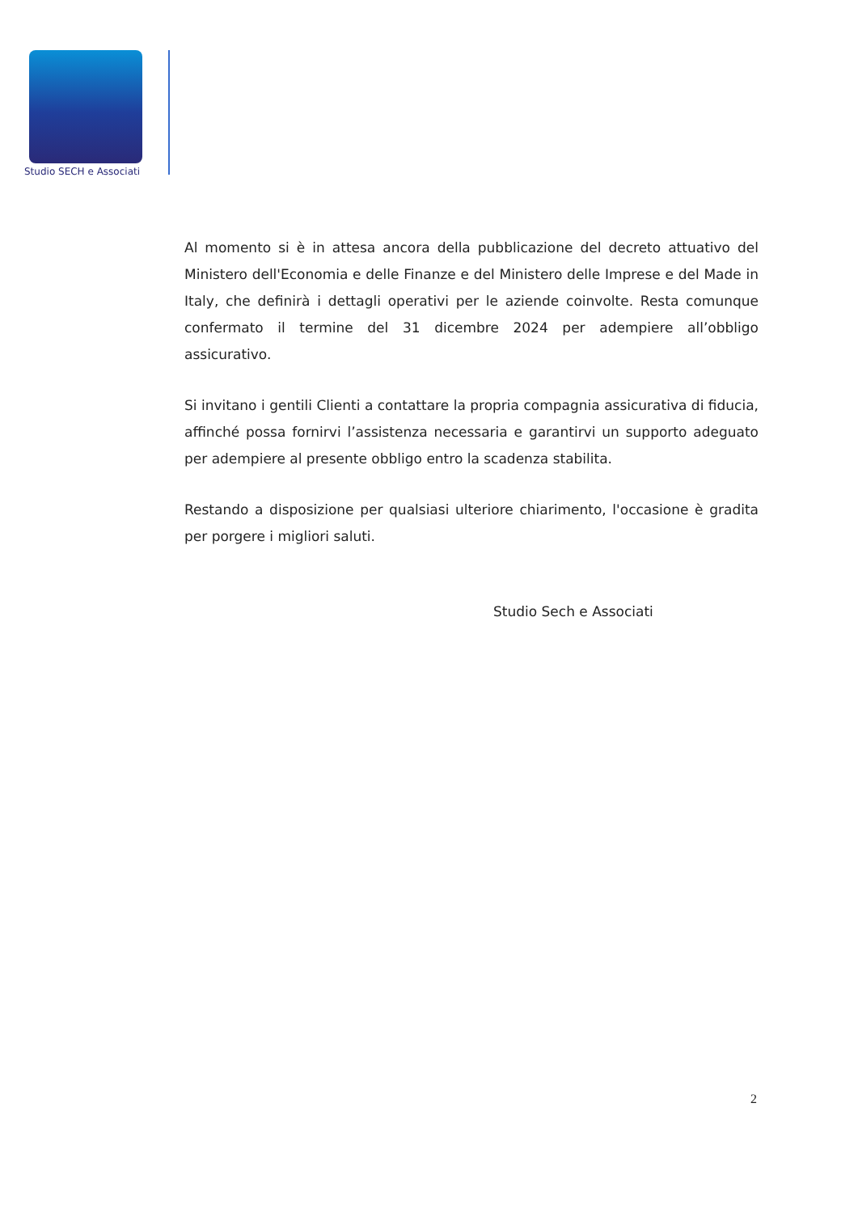Studio SECH e Associati
Al momento si è in attesa ancora della pubblicazione del decreto attuativo del Ministero dell'Economia e delle Finanze e del Ministero delle Imprese e del Made in Italy, che definirà i dettagli operativi per le aziende coinvolte. Resta comunque confermato il termine del 31 dicembre 2024 per adempiere all’obbligo assicurativo.
Si invitano i gentili Clienti a contattare la propria compagnia assicurativa di fiducia, affinché possa fornirvi l’assistenza necessaria e garantirvi un supporto adeguato per adempiere al presente obbligo entro la scadenza stabilita.
Restando a disposizione per qualsiasi ulteriore chiarimento, l'occasione è gradita per porgere i migliori saluti.
Studio Sech e Associati
2